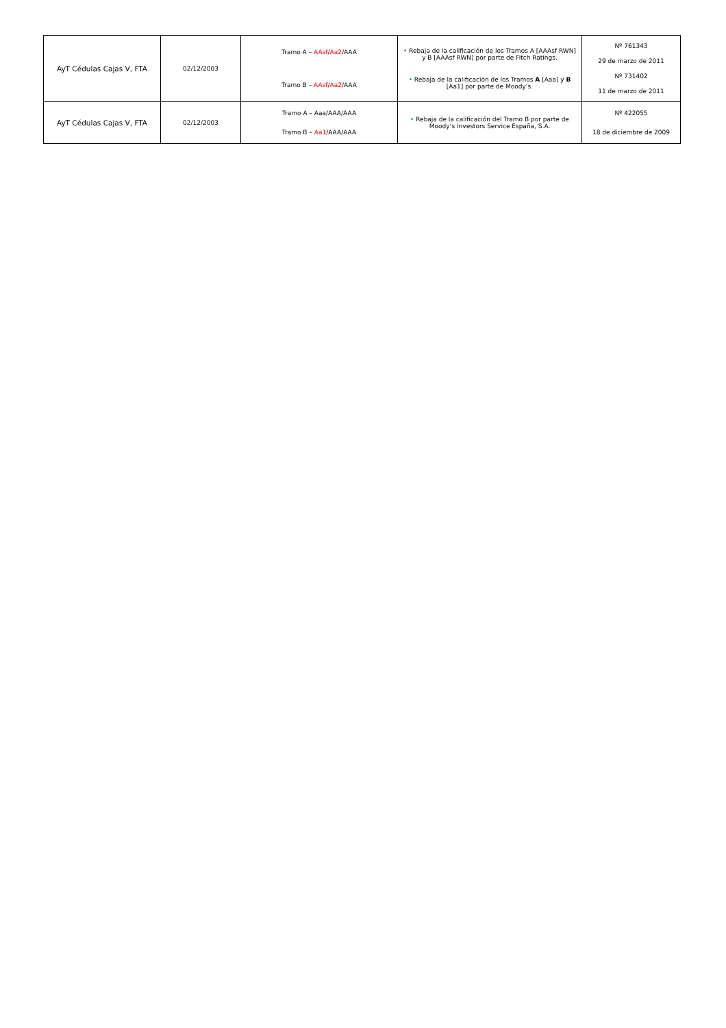| AyT Cédulas Cajas V, FTA | 02/12/2003 | Tramo A – AAsf / Aa2 /AAA Tramo B – AAsf / Aa2 /AAA | • Rebaja de la calificación de los Tramos A [AAAsf RWN] y B [AAAsf RWN] por parte de Fitch Ratings. • Rebaja de la calificación de los Tramos A [Aaa] y B [Aa1] por parte de Moody’s. | Nº 761343 29 de marzo de 2011 Nº 731402 11 de marzo de 2011 |
| AyT Cédulas Cajas V, FTA | 02/12/2003 | Tramo A – Aaa/AAA/AAA Tramo B – Aa1 /AAA/AAA | • Rebaja de la calificación del Tramo B por parte de Moody’s Investors Service España, S.A. | Nº 422055 18 de diciembre de 2009 |